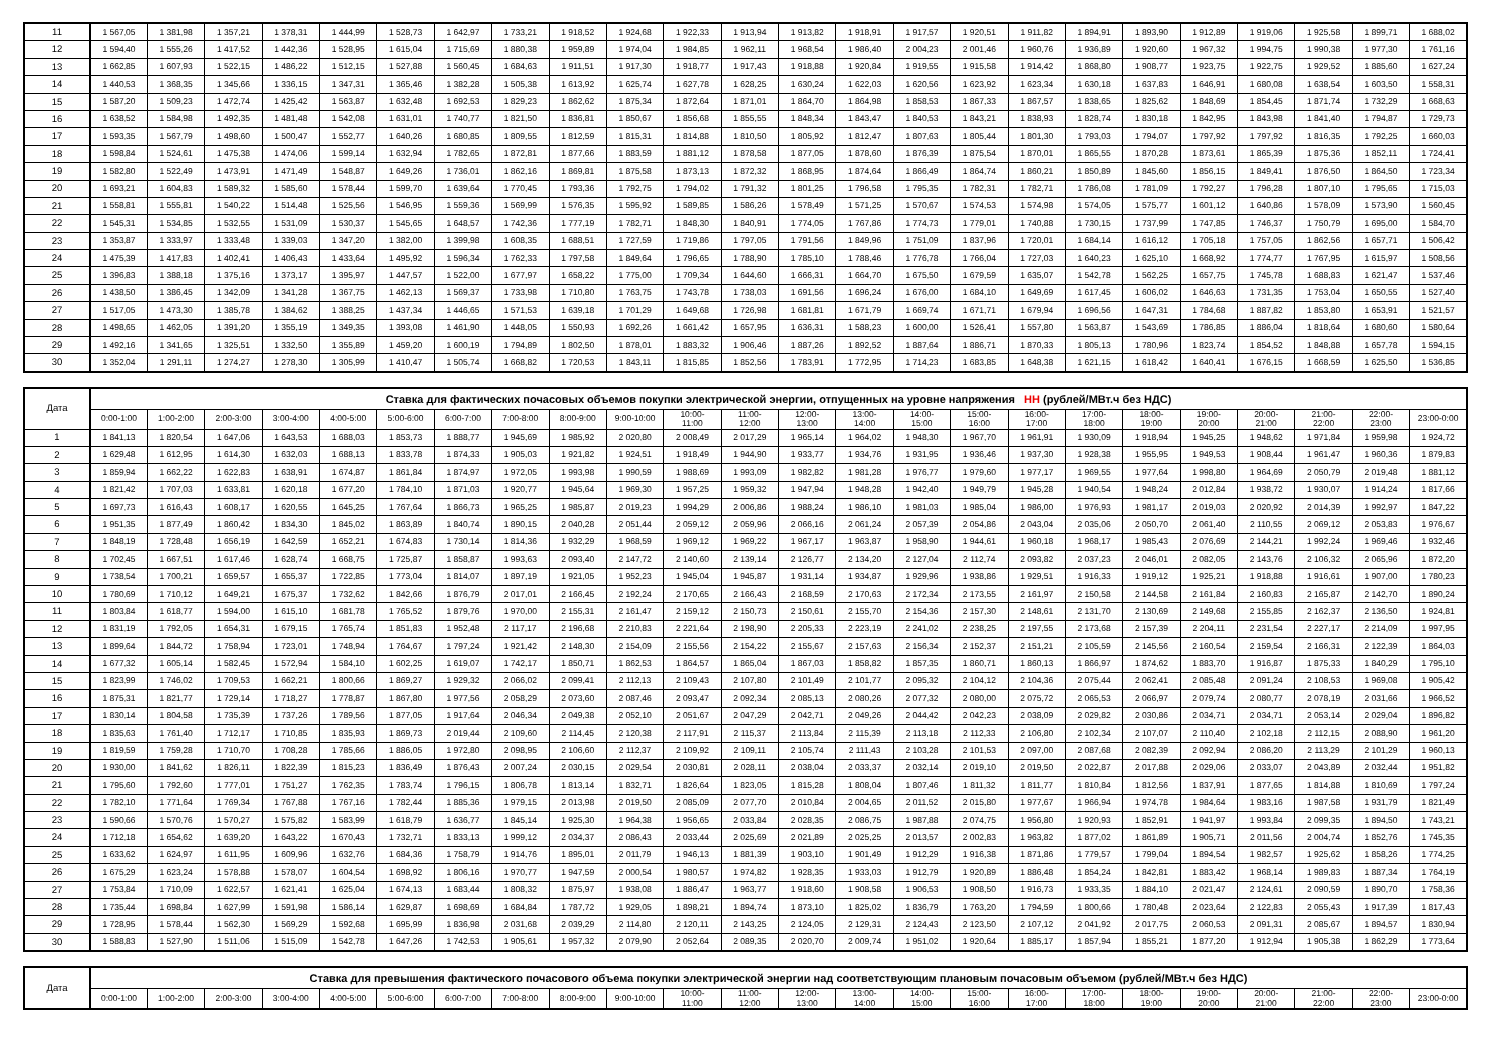| 11 | 1 567,05 | 1 381,98 | 1 357,21 | 1 378,31 | 1 444,99 | 1 528,73 | 1 642,97 | 1 733,21 | 1 918,52 | 1 924,68 | 1 922,33 | 1 913,94 | 1 913,82 | 1 918,91 | 1 917,57 | 1 920,51 | 1 911,82 | 1 894,91 | 1 893,90 | 1 912,89 | 1 919,06 | 1 925,58 | 1 899,71 | 1 688,02 |
| 12 | 1 594,40 | 1 555,26 | 1 417,52 | 1 442,36 | 1 528,95 | 1 615,04 | 1 715,69 | 1 880,38 | 1 959,89 | 1 974,04 | 1 984,85 | 1 962,11 | 1 968,54 | 1 986,40 | 2 004,23 | 2 001,46 | 1 960,76 | 1 936,89 | 1 920,60 | 1 967,32 | 1 994,75 | 1 990,38 | 1 977,30 | 1 761,16 |
| 13 | 1 662,85 | 1 607,93 | 1 522,15 | 1 486,22 | 1 512,15 | 1 527,88 | 1 560,45 | 1 684,63 | 1 911,51 | 1 917,30 | 1 918,77 | 1 917,43 | 1 918,88 | 1 920,84 | 1 919,55 | 1 915,58 | 1 914,42 | 1 868,80 | 1 908,77 | 1 923,75 | 1 922,75 | 1 929,52 | 1 885,60 | 1 627,24 |
| 14 | 1 440,53 | 1 368,35 | 1 345,66 | 1 336,15 | 1 347,31 | 1 365,46 | 1 382,28 | 1 505,38 | 1 613,92 | 1 625,74 | 1 627,78 | 1 628,25 | 1 630,24 | 1 622,03 | 1 620,56 | 1 623,92 | 1 623,34 | 1 630,18 | 1 637,83 | 1 646,91 | 1 680,08 | 1 638,54 | 1 603,50 | 1 558,31 |
| 15 | 1 587,20 | 1 509,23 | 1 472,74 | 1 425,42 | 1 563,87 | 1 632,48 | 1 692,53 | 1 829,23 | 1 862,62 | 1 875,34 | 1 872,64 | 1 871,01 | 1 864,70 | 1 864,98 | 1 858,53 | 1 867,33 | 1 867,57 | 1 838,65 | 1 825,62 | 1 848,69 | 1 854,45 | 1 871,74 | 1 732,29 | 1 668,63 |
| 16 | 1 638,52 | 1 584,98 | 1 492,35 | 1 481,48 | 1 542,08 | 1 631,01 | 1 740,77 | 1 821,50 | 1 836,81 | 1 850,67 | 1 856,68 | 1 855,55 | 1 848,34 | 1 843,47 | 1 840,53 | 1 843,21 | 1 838,93 | 1 828,74 | 1 830,18 | 1 842,95 | 1 843,98 | 1 841,40 | 1 794,87 | 1 729,73 |
| 17 | 1 593,35 | 1 567,79 | 1 498,60 | 1 500,47 | 1 552,77 | 1 640,26 | 1 680,85 | 1 809,55 | 1 812,59 | 1 815,31 | 1 814,88 | 1 810,50 | 1 805,92 | 1 812,47 | 1 807,63 | 1 805,44 | 1 801,30 | 1 793,03 | 1 794,07 | 1 797,92 | 1 797,92 | 1 816,35 | 1 792,25 | 1 660,03 |
| 18 | 1 598,84 | 1 524,61 | 1 475,38 | 1 474,06 | 1 599,14 | 1 632,94 | 1 782,65 | 1 872,81 | 1 877,66 | 1 883,59 | 1 881,12 | 1 878,58 | 1 877,05 | 1 878,60 | 1 876,39 | 1 875,54 | 1 870,01 | 1 865,55 | 1 870,28 | 1 873,61 | 1 865,39 | 1 875,36 | 1 852,11 | 1 724,41 |
| 19 | 1 582,80 | 1 522,49 | 1 473,91 | 1 471,49 | 1 548,87 | 1 649,26 | 1 736,01 | 1 862,16 | 1 869,81 | 1 875,58 | 1 873,13 | 1 872,32 | 1 868,95 | 1 874,64 | 1 866,49 | 1 864,74 | 1 860,21 | 1 850,89 | 1 845,60 | 1 856,15 | 1 849,41 | 1 876,50 | 1 864,50 | 1 723,34 |
| 20 | 1 693,21 | 1 604,83 | 1 589,32 | 1 585,60 | 1 578,44 | 1 599,70 | 1 639,64 | 1 770,45 | 1 793,36 | 1 792,75 | 1 794,02 | 1 791,32 | 1 801,25 | 1 796,58 | 1 795,35 | 1 782,31 | 1 782,71 | 1 786,08 | 1 781,09 | 1 792,27 | 1 796,28 | 1 807,10 | 1 795,65 | 1 715,03 |
| 21 | 1 558,81 | 1 555,81 | 1 540,22 | 1 514,48 | 1 525,56 | 1 546,95 | 1 559,36 | 1 569,99 | 1 576,35 | 1 595,92 | 1 589,85 | 1 586,26 | 1 578,49 | 1 571,25 | 1 570,67 | 1 574,53 | 1 574,98 | 1 574,05 | 1 575,77 | 1 601,12 | 1 640,86 | 1 578,09 | 1 573,90 | 1 560,45 |
| 22 | 1 545,31 | 1 534,85 | 1 532,55 | 1 531,09 | 1 530,37 | 1 545,65 | 1 648,57 | 1 742,36 | 1 777,19 | 1 782,71 | 1 848,30 | 1 840,91 | 1 774,05 | 1 767,86 | 1 774,73 | 1 779,01 | 1 740,88 | 1 730,15 | 1 737,99 | 1 747,85 | 1 746,37 | 1 750,79 | 1 695,00 | 1 584,70 |
| 23 | 1 353,87 | 1 333,97 | 1 333,48 | 1 339,03 | 1 347,20 | 1 382,00 | 1 399,98 | 1 608,35 | 1 688,51 | 1 727,59 | 1 719,86 | 1 797,05 | 1 791,56 | 1 849,96 | 1 751,09 | 1 837,96 | 1 720,01 | 1 684,14 | 1 616,12 | 1 705,18 | 1 757,05 | 1 862,56 | 1 657,71 | 1 506,42 |
| 24 | 1 475,39 | 1 417,83 | 1 402,41 | 1 406,43 | 1 433,64 | 1 495,92 | 1 596,34 | 1 762,33 | 1 797,58 | 1 849,64 | 1 796,65 | 1 788,90 | 1 785,10 | 1 788,46 | 1 776,78 | 1 766,04 | 1 727,03 | 1 640,23 | 1 625,10 | 1 668,92 | 1 774,77 | 1 767,95 | 1 615,97 | 1 508,56 |
| 25 | 1 396,83 | 1 388,18 | 1 375,16 | 1 373,17 | 1 395,97 | 1 447,57 | 1 522,00 | 1 677,97 | 1 658,22 | 1 775,00 | 1 709,34 | 1 644,60 | 1 666,31 | 1 664,70 | 1 675,50 | 1 679,59 | 1 635,07 | 1 542,78 | 1 562,25 | 1 657,75 | 1 745,78 | 1 688,83 | 1 621,47 | 1 537,46 |
| 26 | 1 438,50 | 1 386,45 | 1 342,09 | 1 341,28 | 1 367,75 | 1 462,13 | 1 569,37 | 1 733,98 | 1 710,80 | 1 763,75 | 1 743,78 | 1 738,03 | 1 691,56 | 1 696,24 | 1 676,00 | 1 684,10 | 1 649,69 | 1 617,45 | 1 606,02 | 1 646,63 | 1 731,35 | 1 753,04 | 1 650,55 | 1 527,40 |
| 27 | 1 517,05 | 1 473,30 | 1 385,78 | 1 384,62 | 1 388,25 | 1 437,34 | 1 446,65 | 1 571,53 | 1 639,18 | 1 701,29 | 1 649,68 | 1 726,98 | 1 681,81 | 1 671,79 | 1 669,74 | 1 671,71 | 1 679,94 | 1 696,56 | 1 647,31 | 1 784,68 | 1 887,82 | 1 853,80 | 1 653,91 | 1 521,57 |
| 28 | 1 498,65 | 1 462,05 | 1 391,20 | 1 355,19 | 1 349,35 | 1 393,08 | 1 461,90 | 1 448,05 | 1 550,93 | 1 692,26 | 1 661,42 | 1 657,95 | 1 636,31 | 1 588,23 | 1 600,00 | 1 526,41 | 1 557,80 | 1 563,87 | 1 543,69 | 1 786,85 | 1 886,04 | 1 818,64 | 1 680,60 | 1 580,64 |
| 29 | 1 492,16 | 1 341,65 | 1 325,51 | 1 332,50 | 1 355,89 | 1 459,20 | 1 600,19 | 1 794,89 | 1 802,50 | 1 878,01 | 1 883,32 | 1 906,46 | 1 887,26 | 1 892,52 | 1 887,64 | 1 886,71 | 1 870,33 | 1 805,13 | 1 780,96 | 1 823,74 | 1 854,52 | 1 848,88 | 1 657,78 | 1 594,15 |
| 30 | 1 352,04 | 1 291,11 | 1 274,27 | 1 278,30 | 1 305,99 | 1 410,47 | 1 505,74 | 1 668,82 | 1 720,53 | 1 843,11 | 1 815,85 | 1 852,56 | 1 783,91 | 1 772,95 | 1 714,23 | 1 683,85 | 1 648,38 | 1 621,15 | 1 618,42 | 1 640,41 | 1 676,15 | 1 668,59 | 1 625,50 | 1 536,85 |
| Дата | Ставка для фактических почасовых объемов покупки электрической энергии, отпущенных на уровне напряжения НН (рублей/МВт.ч без НДС) | | | | | | | | | | | | | | | | | | | | | | | |
| --- | --- | --- | --- | --- | --- | --- | --- | --- | --- | --- | --- | --- | --- | --- | --- | --- | --- | --- | --- | --- | --- | --- | --- | --- |
| | 0:00-1:00 | 1:00-2:00 | 2:00-3:00 | 3:00-4:00 | 4:00-5:00 | 5:00-6:00 | 6:00-7:00 | 7:00-8:00 | 8:00-9:00 | 9:00-10:00 | 10:00- 11:00 | 11:00- 12:00 | 12:00- 13:00 | 13:00- 14:00 | 14:00- 15:00 | 15:00- 16:00 | 16:00- 17:00 | 17:00- 18:00 | 18:00- 19:00 | 19:00- 20:00 | 20:00- 21:00 | 21:00- 22:00 | 22:00- 23:00 | 23:00-0:00 |
| 1 | 1 841,13 | 1 820,54 | 1 647,06 | 1 643,53 | 1 688,03 | 1 853,73 | 1 888,77 | 1 945,69 | 1 985,92 | 2 020,80 | 2 008,49 | 2 017,29 | 1 965,14 | 1 964,02 | 1 948,30 | 1 967,70 | 1 961,91 | 1 930,09 | 1 918,94 | 1 945,25 | 1 948,62 | 1 971,84 | 1 959,98 | 1 924,72 |
| 2 | 1 629,48 | 1 612,95 | 1 614,30 | 1 632,03 | 1 688,13 | 1 833,78 | 1 874,33 | 1 905,03 | 1 921,82 | 1 924,51 | 1 918,49 | 1 944,90 | 1 933,77 | 1 934,76 | 1 931,95 | 1 936,46 | 1 937,30 | 1 928,38 | 1 955,95 | 1 949,53 | 1 908,44 | 1 961,47 | 1 960,36 | 1 879,83 |
| 3 | 1 859,94 | 1 662,22 | 1 622,83 | 1 638,91 | 1 674,87 | 1 861,84 | 1 874,97 | 1 972,05 | 1 993,98 | 1 990,59 | 1 988,69 | 1 993,09 | 1 982,82 | 1 981,28 | 1 976,77 | 1 979,60 | 1 977,17 | 1 969,55 | 1 977,64 | 1 998,80 | 1 964,69 | 2 050,79 | 2 019,48 | 1 881,12 |
| 4 | 1 821,42 | 1 707,03 | 1 633,81 | 1 620,18 | 1 677,20 | 1 784,10 | 1 871,03 | 1 920,77 | 1 945,64 | 1 969,30 | 1 957,25 | 1 959,32 | 1 947,94 | 1 948,28 | 1 942,40 | 1 949,79 | 1 945,28 | 1 940,54 | 1 948,24 | 2 012,84 | 1 938,72 | 1 930,07 | 1 914,24 | 1 817,66 |
| 5 | 1 697,73 | 1 616,43 | 1 608,17 | 1 620,55 | 1 645,25 | 1 767,64 | 1 866,73 | 1 965,25 | 1 985,87 | 2 019,23 | 1 994,29 | 2 006,86 | 1 988,24 | 1 986,10 | 1 981,03 | 1 985,04 | 1 986,00 | 1 976,93 | 1 981,17 | 2 019,03 | 2 020,92 | 2 014,39 | 1 992,97 | 1 847,22 |
| 6 | 1 951,35 | 1 877,49 | 1 860,42 | 1 834,30 | 1 845,02 | 1 863,89 | 1 840,74 | 1 890,15 | 2 040,28 | 2 051,44 | 2 059,12 | 2 059,96 | 2 066,16 | 2 061,24 | 2 057,39 | 2 054,86 | 2 043,04 | 2 035,06 | 2 050,70 | 2 061,40 | 2 110,55 | 2 069,12 | 2 053,83 | 1 976,67 |
| 7 | 1 848,19 | 1 728,48 | 1 656,19 | 1 642,59 | 1 652,21 | 1 674,83 | 1 730,14 | 1 814,36 | 1 932,29 | 1 968,59 | 1 969,12 | 1 969,22 | 1 967,17 | 1 963,87 | 1 958,90 | 1 944,61 | 1 960,18 | 1 968,17 | 1 985,43 | 2 076,69 | 2 144,21 | 1 992,24 | 1 969,46 | 1 932,46 |
| 8 | 1 702,45 | 1 667,51 | 1 617,46 | 1 628,74 | 1 668,75 | 1 725,87 | 1 858,87 | 1 993,63 | 2 093,40 | 2 147,72 | 2 140,60 | 2 139,14 | 2 126,77 | 2 134,20 | 2 127,04 | 2 112,74 | 2 093,82 | 2 037,23 | 2 046,01 | 2 082,05 | 2 143,76 | 2 106,32 | 2 065,96 | 1 872,20 |
| 9 | 1 738,54 | 1 700,21 | 1 659,57 | 1 655,37 | 1 722,85 | 1 773,04 | 1 814,07 | 1 897,19 | 1 921,05 | 1 952,23 | 1 945,04 | 1 945,87 | 1 931,14 | 1 934,87 | 1 929,96 | 1 938,86 | 1 929,51 | 1 916,33 | 1 919,12 | 1 925,21 | 1 918,88 | 1 916,61 | 1 907,00 | 1 780,23 |
| 10 | 1 780,69 | 1 710,12 | 1 649,21 | 1 675,37 | 1 732,62 | 1 842,66 | 1 876,79 | 2 017,01 | 2 166,45 | 2 192,24 | 2 170,65 | 2 166,43 | 2 168,59 | 2 170,63 | 2 172,34 | 2 173,55 | 2 161,97 | 2 150,58 | 2 144,58 | 2 161,84 | 2 160,83 | 2 165,87 | 2 142,70 | 1 890,24 |
| 11 | 1 803,84 | 1 618,77 | 1 594,00 | 1 615,10 | 1 681,78 | 1 765,52 | 1 879,76 | 1 970,00 | 2 155,31 | 2 161,47 | 2 159,12 | 2 150,73 | 2 150,61 | 2 155,70 | 2 154,36 | 2 157,30 | 2 148,61 | 2 131,70 | 2 130,69 | 2 149,68 | 2 155,85 | 2 162,37 | 2 136,50 | 1 924,81 |
| 12 | 1 831,19 | 1 792,05 | 1 654,31 | 1 679,15 | 1 765,74 | 1 851,83 | 1 952,48 | 2 117,17 | 2 196,68 | 2 210,83 | 2 221,64 | 2 198,90 | 2 205,33 | 2 223,19 | 2 241,02 | 2 238,25 | 2 197,55 | 2 173,68 | 2 157,39 | 2 204,11 | 2 231,54 | 2 227,17 | 2 214,09 | 1 997,95 |
| 13 | 1 899,64 | 1 844,72 | 1 758,94 | 1 723,01 | 1 748,94 | 1 764,67 | 1 797,24 | 1 921,42 | 2 148,30 | 2 154,09 | 2 155,56 | 2 154,22 | 2 155,67 | 2 157,63 | 2 156,34 | 2 152,37 | 2 151,21 | 2 105,59 | 2 145,56 | 2 160,54 | 2 159,54 | 2 166,31 | 2 122,39 | 1 864,03 |
| 14 | 1 677,32 | 1 605,14 | 1 582,45 | 1 572,94 | 1 584,10 | 1 602,25 | 1 619,07 | 1 742,17 | 1 850,71 | 1 862,53 | 1 864,57 | 1 865,04 | 1 867,03 | 1 858,82 | 1 857,35 | 1 860,71 | 1 860,13 | 1 866,97 | 1 874,62 | 1 883,70 | 1 916,87 | 1 875,33 | 1 840,29 | 1 795,10 |
| 15 | 1 823,99 | 1 746,02 | 1 709,53 | 1 662,21 | 1 800,66 | 1 869,27 | 1 929,32 | 2 066,02 | 2 099,41 | 2 112,13 | 2 109,43 | 2 107,80 | 2 101,49 | 2 101,77 | 2 095,32 | 2 104,12 | 2 104,36 | 2 075,44 | 2 062,41 | 2 085,48 | 2 091,24 | 2 108,53 | 1 969,08 | 1 905,42 |
| 16 | 1 875,31 | 1 821,77 | 1 729,14 | 1 718,27 | 1 778,87 | 1 867,80 | 1 977,56 | 2 058,29 | 2 073,60 | 2 087,46 | 2 093,47 | 2 092,34 | 2 085,13 | 2 080,26 | 2 077,32 | 2 080,00 | 2 075,72 | 2 065,53 | 2 066,97 | 2 079,74 | 2 080,77 | 2 078,19 | 2 031,66 | 1 966,52 |
| 17 | 1 830,14 | 1 804,58 | 1 735,39 | 1 737,26 | 1 789,56 | 1 877,05 | 1 917,64 | 2 046,34 | 2 049,38 | 2 052,10 | 2 051,67 | 2 047,29 | 2 042,71 | 2 049,26 | 2 044,42 | 2 042,23 | 2 038,09 | 2 029,82 | 2 030,86 | 2 034,71 | 2 034,71 | 2 053,14 | 2 029,04 | 1 896,82 |
| 18 | 1 835,63 | 1 761,40 | 1 712,17 | 1 710,85 | 1 835,93 | 1 869,73 | 2 019,44 | 2 109,60 | 2 114,45 | 2 120,38 | 2 117,91 | 2 115,37 | 2 113,84 | 2 115,39 | 2 113,18 | 2 112,33 | 2 106,80 | 2 102,34 | 2 107,07 | 2 110,40 | 2 102,18 | 2 112,15 | 2 088,90 | 1 961,20 |
| 19 | 1 819,59 | 1 759,28 | 1 710,70 | 1 708,28 | 1 785,66 | 1 886,05 | 1 972,80 | 2 098,95 | 2 106,60 | 2 112,37 | 2 109,92 | 2 109,11 | 2 105,74 | 2 111,43 | 2 103,28 | 2 101,53 | 2 097,00 | 2 087,68 | 2 082,39 | 2 092,94 | 2 086,20 | 2 113,29 | 2 101,29 | 1 960,13 |
| 20 | 1 930,00 | 1 841,62 | 1 826,11 | 1 822,39 | 1 815,23 | 1 836,49 | 1 876,43 | 2 007,24 | 2 030,15 | 2 029,54 | 2 030,81 | 2 028,11 | 2 038,04 | 2 033,37 | 2 032,14 | 2 019,10 | 2 019,50 | 2 022,87 | 2 017,88 | 2 029,06 | 2 033,07 | 2 043,89 | 2 032,44 | 1 951,82 |
| 21 | 1 795,60 | 1 792,60 | 1 777,01 | 1 751,27 | 1 762,35 | 1 783,74 | 1 796,15 | 1 806,78 | 1 813,14 | 1 832,71 | 1 826,64 | 1 823,05 | 1 815,28 | 1 808,04 | 1 807,46 | 1 811,32 | 1 811,77 | 1 810,84 | 1 812,56 | 1 837,91 | 1 877,65 | 1 814,88 | 1 810,69 | 1 797,24 |
| 22 | 1 782,10 | 1 771,64 | 1 769,34 | 1 767,88 | 1 767,16 | 1 782,44 | 1 885,36 | 1 979,15 | 2 013,98 | 2 019,50 | 2 085,09 | 2 077,70 | 2 010,84 | 2 004,65 | 2 011,52 | 2 015,80 | 1 977,67 | 1 966,94 | 1 974,78 | 1 984,64 | 1 983,16 | 1 987,58 | 1 931,79 | 1 821,49 |
| 23 | 1 590,66 | 1 570,76 | 1 570,27 | 1 575,82 | 1 583,99 | 1 618,79 | 1 636,77 | 1 845,14 | 1 925,30 | 1 964,38 | 1 956,65 | 2 033,84 | 2 028,35 | 2 086,75 | 1 987,88 | 2 074,75 | 1 956,80 | 1 920,93 | 1 852,91 | 1 941,97 | 1 993,84 | 2 099,35 | 1 894,50 | 1 743,21 |
| 24 | 1 712,18 | 1 654,62 | 1 639,20 | 1 643,22 | 1 670,43 | 1 732,71 | 1 833,13 | 1 999,12 | 2 034,37 | 2 086,43 | 2 033,44 | 2 025,69 | 2 021,89 | 2 025,25 | 2 013,57 | 2 002,83 | 1 963,82 | 1 877,02 | 1 861,89 | 1 905,71 | 2 011,56 | 2 004,74 | 1 852,76 | 1 745,35 |
| 25 | 1 633,62 | 1 624,97 | 1 611,95 | 1 609,96 | 1 632,76 | 1 684,36 | 1 758,79 | 1 914,76 | 1 895,01 | 2 011,79 | 1 946,13 | 1 881,39 | 1 903,10 | 1 901,49 | 1 912,29 | 1 916,38 | 1 871,86 | 1 779,57 | 1 799,04 | 1 894,54 | 1 982,57 | 1 925,62 | 1 858,26 | 1 774,25 |
| 26 | 1 675,29 | 1 623,24 | 1 578,88 | 1 578,07 | 1 604,54 | 1 698,92 | 1 806,16 | 1 970,77 | 1 947,59 | 2 000,54 | 1 980,57 | 1 974,82 | 1 928,35 | 1 933,03 | 1 912,79 | 1 920,89 | 1 886,48 | 1 854,24 | 1 842,81 | 1 883,42 | 1 968,14 | 1 989,83 | 1 887,34 | 1 764,19 |
| 27 | 1 753,84 | 1 710,09 | 1 622,57 | 1 621,41 | 1 625,04 | 1 674,13 | 1 683,44 | 1 808,32 | 1 875,97 | 1 938,08 | 1 886,47 | 1 963,77 | 1 918,60 | 1 908,58 | 1 906,53 | 1 908,50 | 1 916,73 | 1 933,35 | 1 884,10 | 2 021,47 | 2 124,61 | 2 090,59 | 1 890,70 | 1 758,36 |
| 28 | 1 735,44 | 1 698,84 | 1 627,99 | 1 591,98 | 1 586,14 | 1 629,87 | 1 698,69 | 1 684,84 | 1 787,72 | 1 929,05 | 1 898,21 | 1 894,74 | 1 873,10 | 1 825,02 | 1 836,79 | 1 763,20 | 1 794,59 | 1 800,66 | 1 780,48 | 2 023,64 | 2 122,83 | 2 055,43 | 1 917,39 | 1 817,43 |
| 29 | 1 728,95 | 1 578,44 | 1 562,30 | 1 569,29 | 1 592,68 | 1 695,99 | 1 836,98 | 2 031,68 | 2 039,29 | 2 114,80 | 2 120,11 | 2 143,25 | 2 124,05 | 2 129,31 | 2 124,43 | 2 123,50 | 2 107,12 | 2 041,92 | 2 017,75 | 2 060,53 | 2 091,31 | 2 085,67 | 1 894,57 | 1 830,94 |
| 30 | 1 588,83 | 1 527,90 | 1 511,06 | 1 515,09 | 1 542,78 | 1 647,26 | 1 742,53 | 1 905,61 | 1 957,32 | 2 079,90 | 2 052,64 | 2 089,35 | 2 020,70 | 2 009,74 | 1 951,02 | 1 920,64 | 1 885,17 | 1 857,94 | 1 855,21 | 1 877,20 | 1 912,94 | 1 905,38 | 1 862,29 | 1 773,64 |
| Дата | Ставка для превышения фактического почасового объема покупки электрической энергии над соответствующим плановым почасовым объемом (рублей/МВт.ч без НДС) | | | | | | | | | | | | | | | | | | | | | | | |
| --- | --- | --- | --- | --- | --- | --- | --- | --- | --- | --- | --- | --- | --- | --- | --- | --- | --- | --- | --- | --- | --- | --- | --- | --- |
| | 0:00-1:00 | 1:00-2:00 | 2:00-3:00 | 3:00-4:00 | 4:00-5:00 | 5:00-6:00 | 6:00-7:00 | 7:00-8:00 | 8:00-9:00 | 9:00-10:00 | 10:00- 11:00 | 11:00- 12:00 | 12:00- 13:00 | 13:00- 14:00 | 14:00- 15:00 | 15:00- 16:00 | 16:00- 17:00 | 17:00- 18:00 | 18:00- 19:00 | 19:00- 20:00 | 20:00- 21:00 | 21:00- 22:00 | 22:00- 23:00 | 23:00-0:00 |